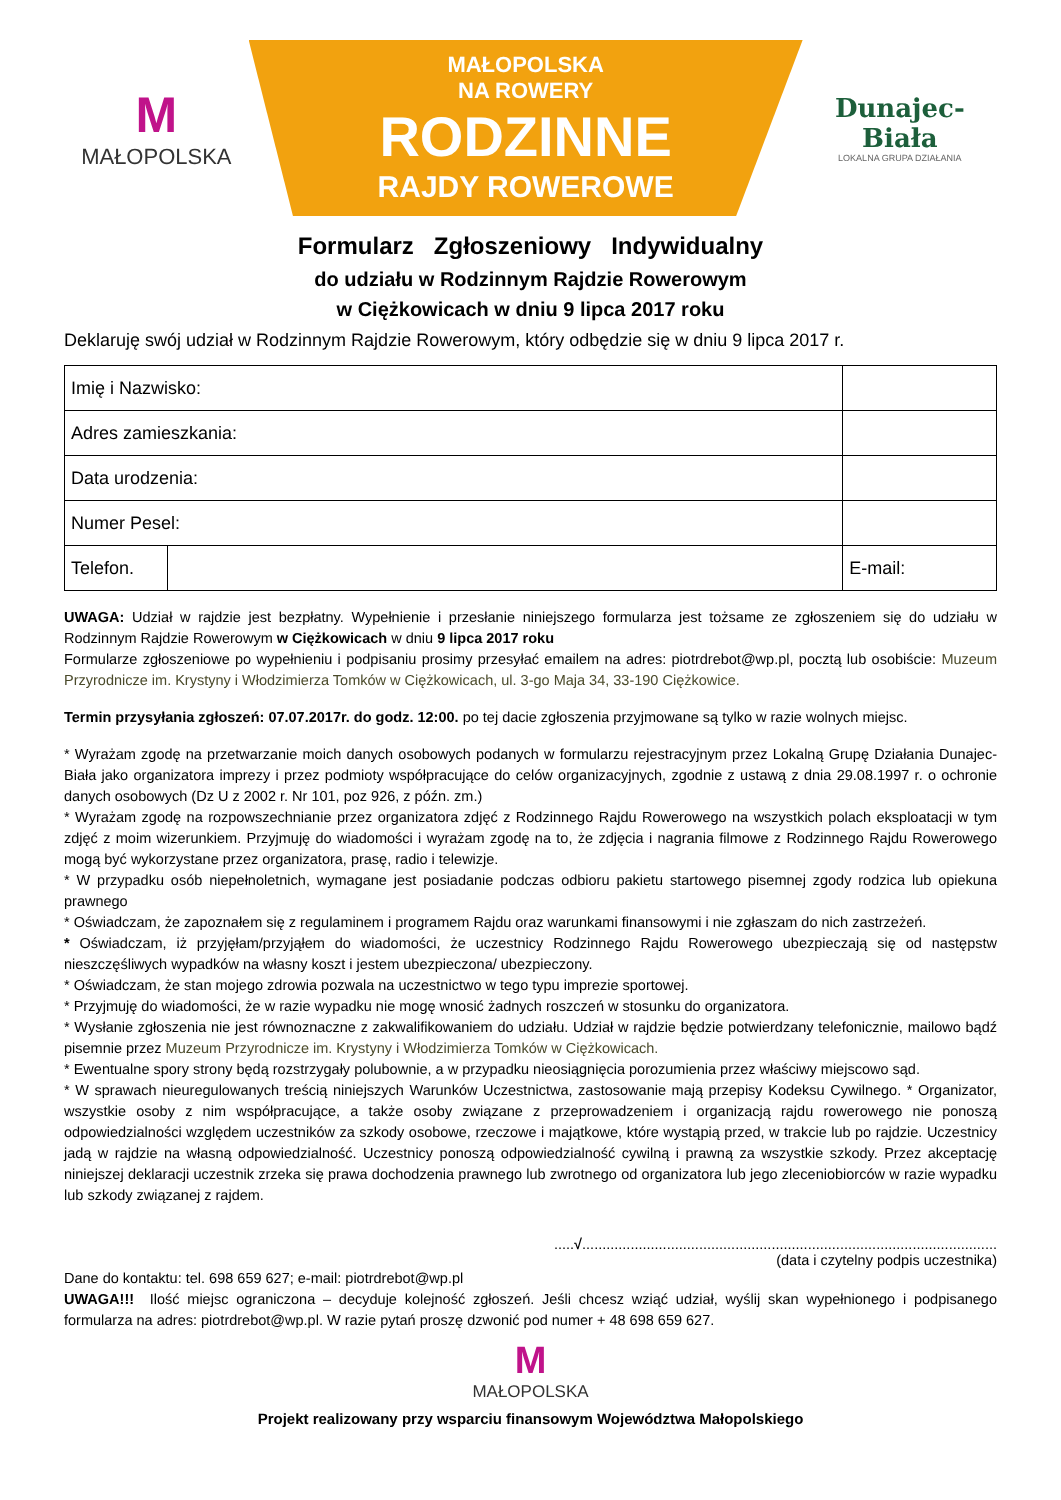M
MAŁOPOLSKA
MAŁOPOLSKA
NA ROWERY
RODZINNE
RAJDY ROWEROWE
Dunajec-Biała
LOKALNA GRUPA DZIAŁANIA
Formularz Zgłoszeniowy Indywidualny
do udziału w Rodzinnym Rajdzie Rowerowym
w Ciężkowicach w dniu 9 lipca 2017 roku
Deklaruję swój udział w Rodzinnym Rajdzie Rowerowym, który odbędzie się w dniu 9 lipca 2017 r.
| Imię i Nazwisko: | | | |
| Adres zamieszkania: | | | |
| Data urodzenia: | | | |
| Numer Pesel: | | | |
| Telefon. | | | E-mail: |
UWAGA: Udział w rajdzie jest bezpłatny. Wypełnienie i przesłanie niniejszego formularza jest tożsame ze zgłoszeniem się do udziału w Rodzinnym Rajdzie Rowerowym w Ciężkowicach w dniu 9 lipca 2017 roku
Formularze zgłoszeniowe po wypełnieniu i podpisaniu prosimy przesyłać emailem na adres: piotrdrebot@wp.pl, pocztą lub osobiście: Muzeum Przyrodnicze im. Krystyny i Włodzimierza Tomków w Ciężkowicach, ul. 3-go Maja 34, 33-190 Ciężkowice.
Termin przysyłania zgłoszeń: 07.07.2017r. do godz. 12:00. po tej dacie zgłoszenia przyjmowane są tylko w razie wolnych miejsc.
* Wyrażam zgodę na przetwarzanie moich danych osobowych podanych w formularzu rejestracyjnym przez Lokalną Grupę Działania Dunajec-Biała jako organizatora imprezy i przez podmioty współpracujące do celów organizacyjnych, zgodnie z ustawą z dnia 29.08.1997 r. o ochronie danych osobowych (Dz U z 2002 r. Nr 101, poz 926, z późn. zm.)
* Wyrażam zgodę na rozpowszechnianie przez organizatora zdjęć z Rodzinnego Rajdu Rowerowego na wszystkich polach eksploatacji w tym zdjęć z moim wizerunkiem. Przyjmuję do wiadomości i wyrażam zgodę na to, że zdjęcia i nagrania filmowe z Rodzinnego Rajdu Rowerowego mogą być wykorzystane przez organizatora, prasę, radio i telewizje.
* W przypadku osób niepełnoletnich, wymagane jest posiadanie podczas odbioru pakietu startowego pisemnej zgody rodzica lub opiekuna prawnego
* Oświadczam, że zapoznałem się z regulaminem i programem Rajdu oraz warunkami finansowymi i nie zgłaszam do nich zastrzeżeń.
* Oświadczam, iż przyjęłam/przyjąłem do wiadomości, że uczestnicy Rodzinnego Rajdu Rowerowego ubezpieczają się od następstw nieszczęśliwych wypadków na własny koszt i jestem ubezpieczona/ ubezpieczony.
* Oświadczam, że stan mojego zdrowia pozwala na uczestnictwo w tego typu imprezie sportowej.
* Przyjmuję do wiadomości, że w razie wypadku nie mogę wnosić żadnych roszczeń w stosunku do organizatora.
* Wysłanie zgłoszenia nie jest równoznaczne z zakwalifikowaniem do udziału. Udział w rajdzie będzie potwierdzany telefonicznie, mailowo bądź pisemnie przez Muzeum Przyrodnicze im. Krystyny i Włodzimierza Tomków w Ciężkowicach.
* Ewentualne spory strony będą rozstrzygały polubownie, a w przypadku nieosiągnięcia porozumienia przez właściwy miejscowo sąd.
* W sprawach nieuregulowanych treścią niniejszych Warunków Uczestnictwa, zastosowanie mają przepisy Kodeksu Cywilnego. * Organizator, wszystkie osoby z nim współpracujące, a także osoby związane z przeprowadzeniem i organizacją rajdu rowerowego nie ponoszą odpowiedzialności względem uczestników za szkody osobowe, rzeczowe i majątkowe, które wystąpią przed, w trakcie lub po rajdzie. Uczestnicy jadą w rajdzie na własną odpowiedzialność. Uczestnicy ponoszą odpowiedzialność cywilną i prawną za wszystkie szkody. Przez akceptację niniejszej deklaracji uczestnik zrzeka się prawa dochodzenia prawnego lub zwrotnego od organizatora lub jego zleceniobiorców w razie wypadku lub szkody związanej z rajdem.
.....√.......................................................................................................
(data i czytelny podpis uczestnika)
Dane do kontaktu: tel. 698 659 627; e-mail: piotrdrebot@wp.pl
UWAGA!!! Ilość miejsc ograniczona – decyduje kolejność zgłoszeń. Jeśli chcesz wziąć udział, wyślij skan wypełnionego i podpisanego formularza na adres: piotrdrebot@wp.pl. W razie pytań proszę dzwonić pod numer + 48 698 659 627.
M
MAŁOPOLSKA
Projekt realizowany przy wsparciu finansowym Województwa Małopolskiego